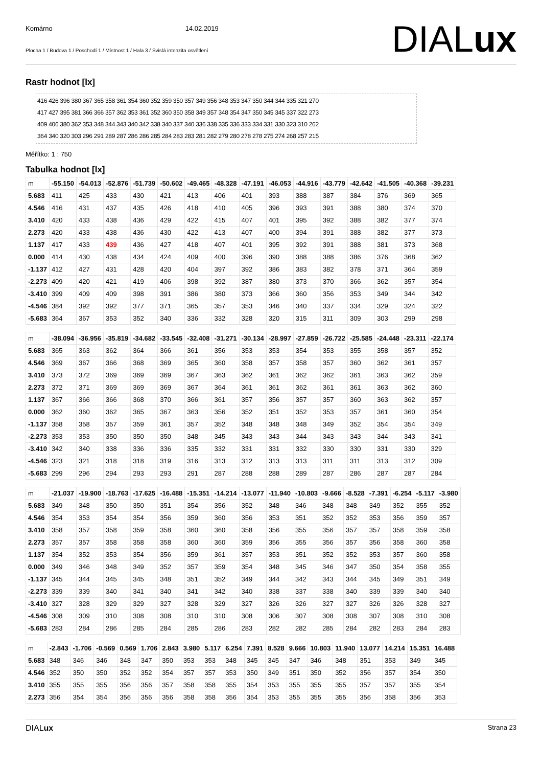Komárno 14.02.2019
Plocha 1 / Budova 1 / Poschodí 1 / Místnost 1 / Hala 3 / Svislá intenzita osvětlení
DIALux
Rastr hodnot [lx]
416 426 396 380 367 365 358 361 354 360 352 359 350 357 349 356 348 353 347 350 344 344 335 321 270
417 427 395 381 366 366 357 362 353 361 352 360 350 358 349 357 348 354 347 350 345 345 337 322 273
409 406 380 362 353 348 344 343 340 342 338 340 337 340 336 338 335 336 333 334 331 330 323 310 262
364 340 320 303 296 291 289 287 286 286 285 284 283 283 281 282 279 280 278 278 275 274 268 257 215
Měřítko: 1 : 750
Tabulka hodnot [lx]
| m | -55.150 | -54.013 | -52.876 | -51.739 | -50.602 | -49.465 | -48.328 | -47.191 | -46.053 | -44.916 | -43.779 | -42.642 | -41.505 | -40.368 | -39.231 |
| 5.683 | 411 | 425 | 433 | 430 | 421 | 413 | 406 | 401 | 393 | 388 | 387 | 384 | 376 | 369 | 365 |
| 4.546 | 416 | 431 | 437 | 435 | 426 | 418 | 410 | 405 | 396 | 393 | 391 | 388 | 380 | 374 | 370 |
| 3.410 | 420 | 433 | 438 | 436 | 429 | 422 | 415 | 407 | 401 | 395 | 392 | 388 | 382 | 377 | 374 |
| 2.273 | 420 | 433 | 438 | 436 | 430 | 422 | 413 | 407 | 400 | 394 | 391 | 388 | 382 | 377 | 373 |
| 1.137 | 417 | 433 | 439 | 436 | 427 | 418 | 407 | 401 | 395 | 392 | 391 | 388 | 381 | 373 | 368 |
| 0.000 | 414 | 430 | 438 | 434 | 424 | 409 | 400 | 396 | 390 | 388 | 388 | 386 | 376 | 368 | 362 |
| -1.137 | 412 | 427 | 431 | 428 | 420 | 404 | 397 | 392 | 386 | 383 | 382 | 378 | 371 | 364 | 359 |
| -2.273 | 409 | 420 | 421 | 419 | 406 | 398 | 392 | 387 | 380 | 373 | 370 | 366 | 362 | 357 | 354 |
| -3.410 | 399 | 409 | 409 | 398 | 391 | 386 | 380 | 373 | 366 | 360 | 356 | 353 | 349 | 344 | 342 |
| -4.546 | 384 | 392 | 392 | 377 | 371 | 365 | 357 | 353 | 346 | 340 | 337 | 334 | 329 | 324 | 322 |
| -5.683 | 364 | 367 | 353 | 352 | 340 | 336 | 332 | 328 | 320 | 315 | 311 | 309 | 303 | 299 | 298 |
| m | -38.094 | -36.956 | -35.819 | -34.682 | -33.545 | -32.408 | -31.271 | -30.134 | -28.997 | -27.859 | -26.722 | -25.585 | -24.448 | -23.311 | -22.174 |
| 5.683 | 365 | 363 | 362 | 364 | 366 | 361 | 356 | 353 | 353 | 354 | 353 | 355 | 358 | 357 | 352 |
| 4.546 | 369 | 367 | 366 | 368 | 369 | 365 | 360 | 358 | 357 | 358 | 357 | 360 | 362 | 361 | 357 |
| 3.410 | 373 | 372 | 369 | 369 | 369 | 367 | 363 | 362 | 361 | 362 | 362 | 361 | 363 | 362 | 359 |
| 2.273 | 372 | 371 | 369 | 369 | 369 | 367 | 364 | 361 | 361 | 362 | 361 | 361 | 363 | 362 | 360 |
| 1.137 | 367 | 366 | 366 | 368 | 370 | 366 | 361 | 357 | 356 | 357 | 357 | 360 | 363 | 362 | 357 |
| 0.000 | 362 | 360 | 362 | 365 | 367 | 363 | 356 | 352 | 351 | 352 | 353 | 357 | 361 | 360 | 354 |
| -1.137 | 358 | 358 | 357 | 359 | 361 | 357 | 352 | 348 | 348 | 348 | 349 | 352 | 354 | 354 | 349 |
| -2.273 | 353 | 353 | 350 | 350 | 350 | 348 | 345 | 343 | 343 | 344 | 343 | 343 | 344 | 343 | 341 |
| -3.410 | 342 | 340 | 338 | 336 | 336 | 335 | 332 | 331 | 331 | 332 | 330 | 330 | 331 | 330 | 329 |
| -4.546 | 323 | 321 | 318 | 318 | 319 | 316 | 313 | 312 | 313 | 313 | 311 | 311 | 313 | 312 | 309 |
| -5.683 | 299 | 296 | 294 | 293 | 293 | 291 | 287 | 288 | 288 | 289 | 287 | 286 | 287 | 287 | 284 |
| m | -21.037 | -19.900 | -18.763 | -17.625 | -16.488 | -15.351 | -14.214 | -13.077 | -11.940 | -10.803 | -9.666 | -8.528 | -7.391 | -6.254 | -5.117 | -3.980 |
| 5.683 | 349 | 348 | 350 | 350 | 351 | 354 | 356 | 352 | 348 | 346 | 348 | 348 | 349 | 352 | 355 | 352 |
| 4.546 | 354 | 353 | 354 | 354 | 356 | 359 | 360 | 356 | 353 | 351 | 352 | 352 | 353 | 356 | 359 | 357 |
| 3.410 | 358 | 357 | 358 | 359 | 358 | 360 | 360 | 358 | 356 | 355 | 356 | 357 | 357 | 358 | 359 | 358 |
| 2.273 | 357 | 357 | 358 | 358 | 358 | 360 | 360 | 359 | 356 | 355 | 356 | 357 | 356 | 358 | 360 | 358 |
| 1.137 | 354 | 352 | 353 | 354 | 356 | 359 | 361 | 357 | 353 | 351 | 352 | 352 | 353 | 357 | 360 | 358 |
| 0.000 | 349 | 346 | 348 | 349 | 352 | 357 | 359 | 354 | 348 | 345 | 346 | 347 | 350 | 354 | 358 | 355 |
| -1.137 | 345 | 344 | 345 | 345 | 348 | 351 | 352 | 349 | 344 | 342 | 343 | 344 | 345 | 349 | 351 | 349 |
| -2.273 | 339 | 339 | 340 | 341 | 340 | 341 | 342 | 340 | 338 | 337 | 338 | 340 | 339 | 339 | 340 | 340 |
| -3.410 | 327 | 328 | 329 | 329 | 327 | 328 | 329 | 327 | 326 | 326 | 327 | 327 | 326 | 326 | 328 | 327 |
| -4.546 | 308 | 309 | 310 | 308 | 308 | 310 | 310 | 308 | 306 | 307 | 308 | 308 | 307 | 308 | 310 | 308 |
| -5.683 | 283 | 284 | 286 | 285 | 284 | 285 | 286 | 283 | 282 | 282 | 285 | 284 | 282 | 283 | 284 | 283 |
| m | -2.843 | -1.706 | -0.569 | 0.569 | 1.706 | 2.843 | 3.980 | 5.117 | 6.254 | 7.391 | 8.528 | 9.666 | 10.803 | 11.940 | 13.077 | 14.214 | 15.351 | 16.488 |
| 5.683 | 348 | 346 | 346 | 348 | 347 | 350 | 353 | 353 | 348 | 345 | 345 | 347 | 346 | 348 | 351 | 353 | 349 | 345 |
| 4.546 | 352 | 350 | 350 | 352 | 352 | 354 | 357 | 357 | 353 | 350 | 349 | 351 | 350 | 352 | 356 | 357 | 354 | 350 |
| 3.410 | 355 | 355 | 355 | 356 | 356 | 357 | 358 | 358 | 355 | 354 | 353 | 355 | 355 | 355 | 357 | 357 | 355 | 354 |
| 2.273 | 356 | 354 | 354 | 356 | 356 | 356 | 358 | 358 | 356 | 354 | 353 | 355 | 355 | 355 | 356 | 358 | 356 | 353 |
DIALux Strana 23